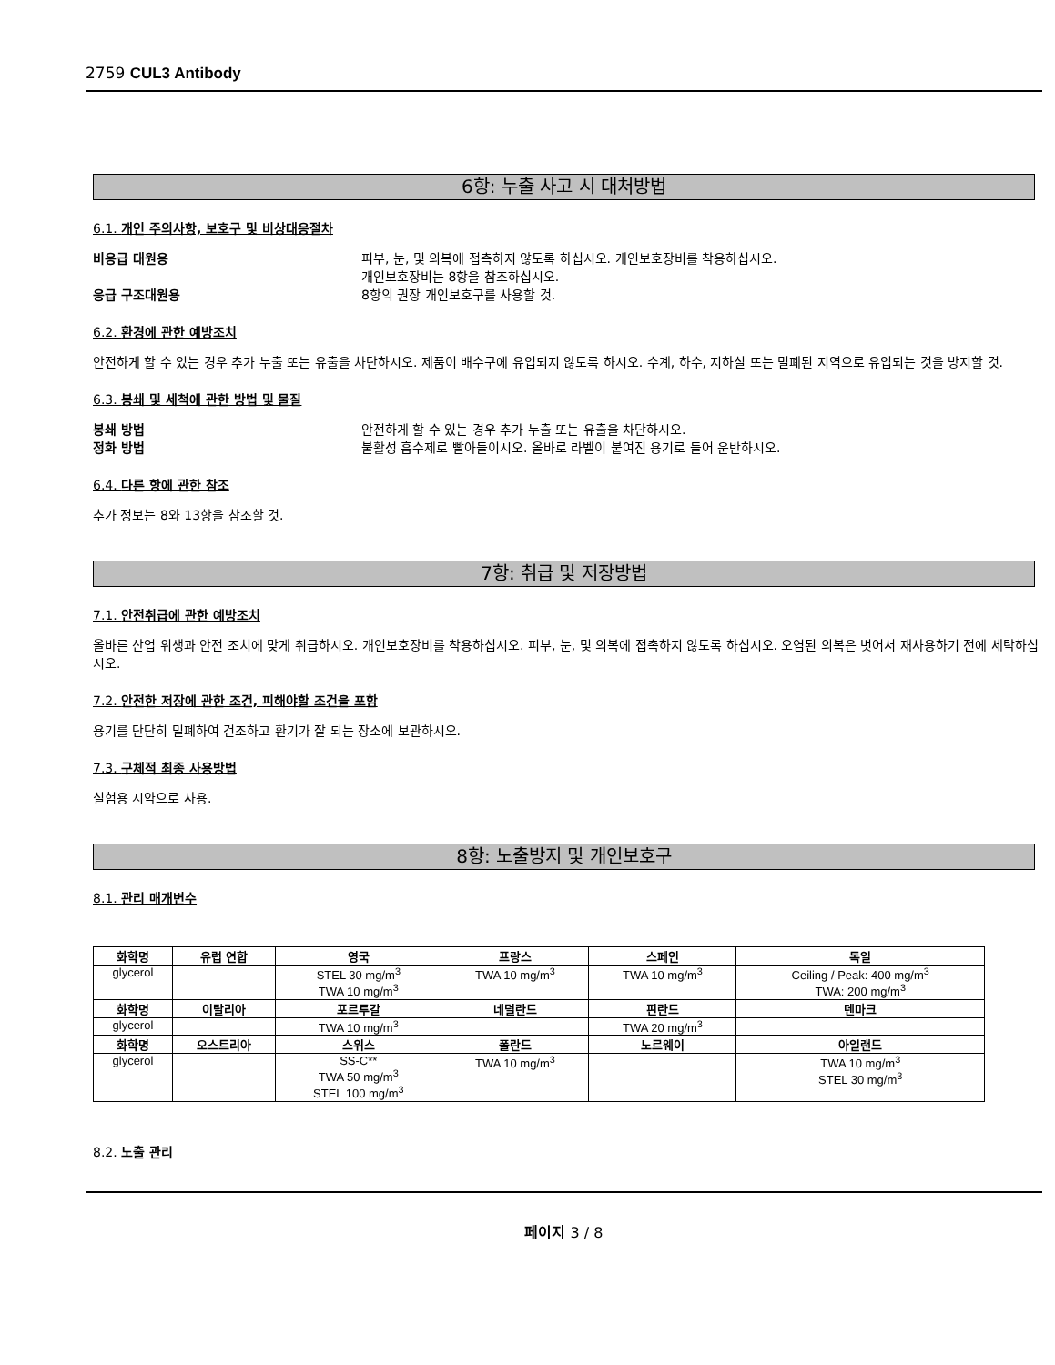2759 CUL3 Antibody
6항: 누출 사고 시 대처방법
6.1. 개인 주의사항, 보호구 및 비상대응절차
비응급 대원용 피부, 눈, 및 의복에 접촉하지 않도록 하십시오. 개인보호장비를 착용하십시오.
개인보호장비는 8항을 참조하십시오.
응급 구조대원용 8항의 권장 개인보호구를 사용할 것.
6.2. 환경에 관한 예방조치
안전하게 할 수 있는 경우 추가 누출 또는 유출을 차단하시오. 제품이 배수구에 유입되지 않도록 하시오. 수계, 하수, 지하실 또는 밀폐된 지역으로 유입되는 것을 방지할 것.
6.3. 봉쇄 및 세척에 관한 방법 및 물질
봉쇄 방법 안전하게 할 수 있는 경우 추가 누출 또는 유출을 차단하시오.
정화 방법 불활성 흡수제로 빨아들이시오. 올바로 라벨이 붙여진 용기로 들어 운반하시오.
6.4. 다른 항에 관한 참조
추가 정보는 8와 13항을 참조할 것.
7항: 취급 및 저장방법
7.1. 안전취급에 관한 예방조치
올바른 산업 위생과 안전 조치에 맞게 취급하시오. 개인보호장비를 착용하십시오. 피부, 눈, 및 의복에 접촉하지 않도록 하십시오. 오염된 의복은 벗어서 재사용하기 전에 세탁하십시오.
7.2. 안전한 저장에 관한 조건, 피해야할 조건을 포함
용기를 단단히 밀폐하여 건조하고 환기가 잘 되는 장소에 보관하시오.
7.3. 구체적 최종 사용방법
실험용 시약으로 사용.
8항: 노출방지 및 개인보호구
8.1. 관리 매개변수
| 화학명 | 유럽 연합 | 영국 | 프랑스 | 스페인 | 독일 |
| --- | --- | --- | --- | --- | --- |
| glycerol | | STEL 30 mg/m<sup>3</sup> TWA 10 mg/m<sup>3</sup> | TWA 10 mg/m<sup>3</sup> | TWA 10 mg/m<sup>3</sup> | Ceiling / Peak: 400 mg/m<sup>3</sup> TWA: 200 mg/m<sup>3</sup> |
| 화학명 | 이탈리아 | 포르투갈 | 네덜란드 | 핀란드 | 덴마크 |
| glycerol | | TWA 10 mg/m<sup>3</sup> | | TWA 20 mg/m<sup>3</sup> | |
| 화학명 | 오스트리아 | 스위스 | 폴란드 | 노르웨이 | 아일랜드 |
| glycerol | | SS-C** TWA 50 mg/m<sup>3</sup> STEL 100 mg/m<sup>3</sup> | TWA 10 mg/m<sup>3</sup> | | TWA 10 mg/m<sup>3</sup> STEL 30 mg/m<sup>3</sup> |
8.2. 노출 관리
페이지 3 / 8